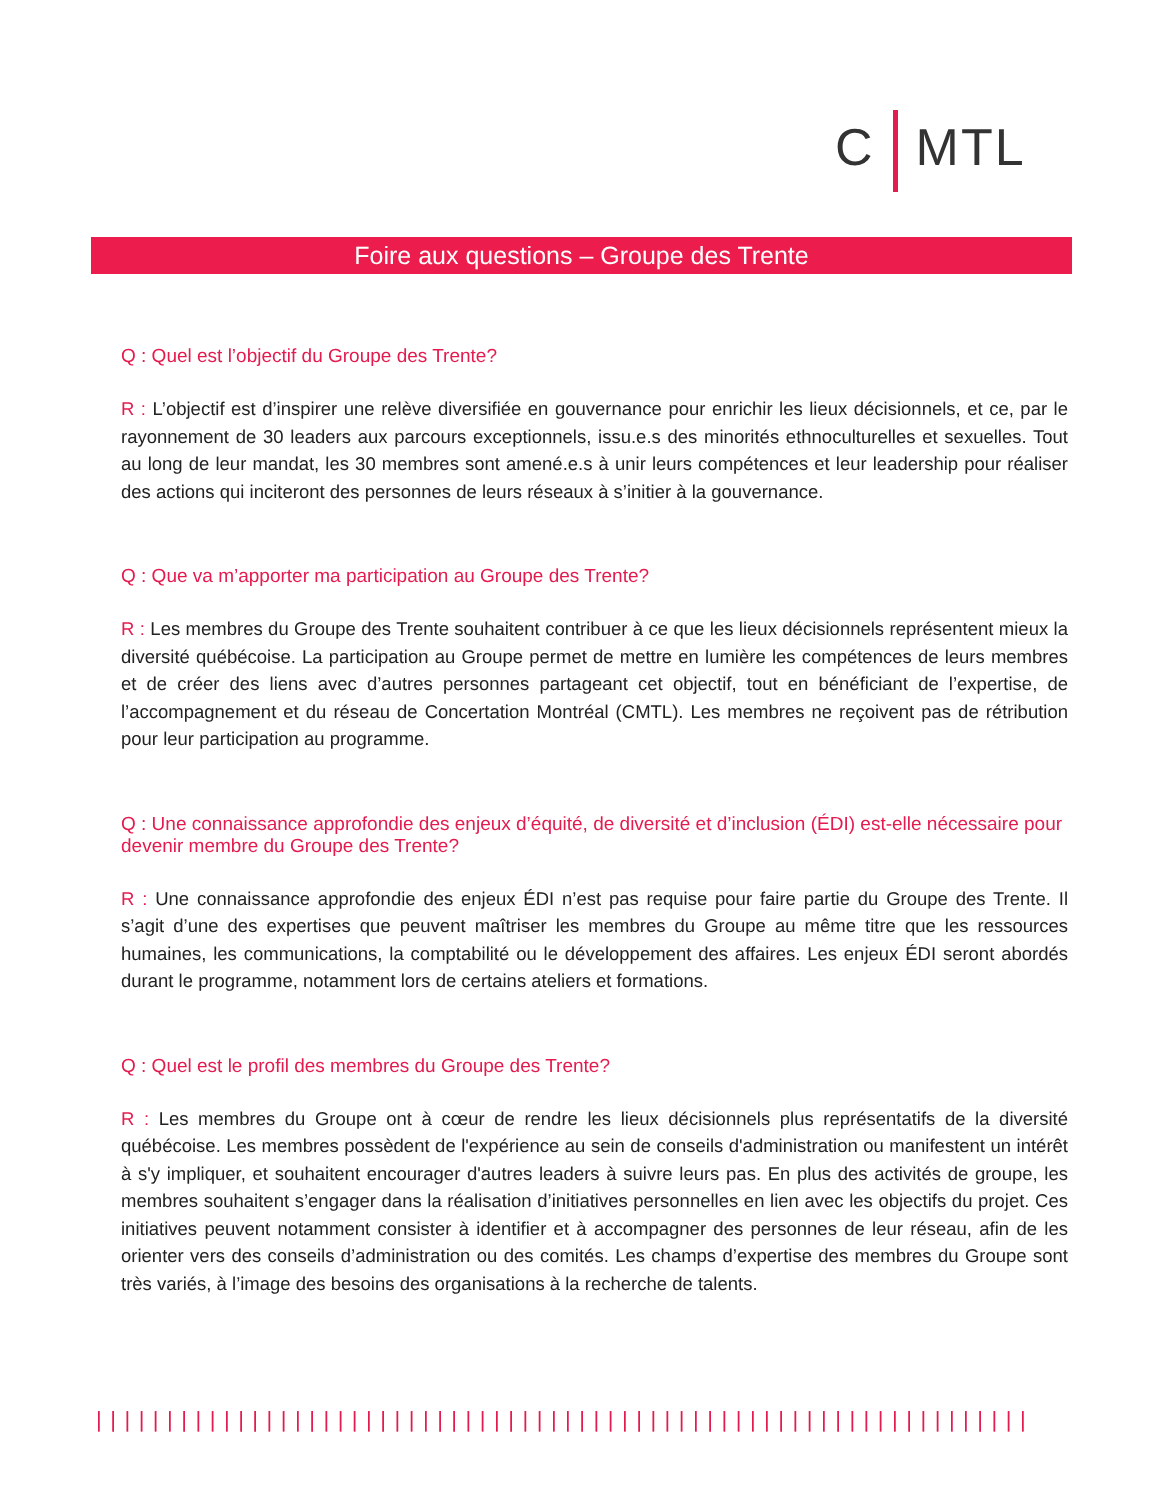C MTL
Foire aux questions – Groupe des Trente
Q : Quel est l’objectif du Groupe des Trente?
R : L’objectif est d’inspirer une relève diversifiée en gouvernance pour enrichir les lieux décisionnels, et ce, par le rayonnement de 30 leaders aux parcours exceptionnels, issu.e.s des minorités ethnoculturelles et sexuelles. Tout au long de leur mandat, les 30 membres sont amené.e.s à unir leurs compétences et leur leadership pour réaliser des actions qui inciteront des personnes de leurs réseaux à s’initier à la gouvernance.
Q : Que va m’apporter ma participation au Groupe des Trente?
R : Les membres du Groupe des Trente souhaitent contribuer à ce que les lieux décisionnels représentent mieux la diversité québécoise. La participation au Groupe permet de mettre en lumière les compétences de leurs membres et de créer des liens avec d’autres personnes partageant cet objectif, tout en bénéficiant de l’expertise, de l’accompagnement et du réseau de Concertation Montréal (CMTL). Les membres ne reçoivent pas de rétribution pour leur participation au programme.
Q : Une connaissance approfondie des enjeux d’équité, de diversité et d’inclusion (ÉDI) est-elle nécessaire pour devenir membre du Groupe des Trente?
R : Une connaissance approfondie des enjeux ÉDI n’est pas requise pour faire partie du Groupe des Trente. Il s’agit d’une des expertises que peuvent maîtriser les membres du Groupe au même titre que les ressources humaines, les communications, la comptabilité ou le développement des affaires. Les enjeux ÉDI seront abordés durant le programme, notamment lors de certains ateliers et formations.
Q : Quel est le profil des membres du Groupe des Trente?
R : Les membres du Groupe ont à cœur de rendre les lieux décisionnels plus représentatifs de la diversité québécoise. Les membres possèdent de l'expérience au sein de conseils d'administration ou manifestent un intérêt à s'y impliquer, et souhaitent encourager d'autres leaders à suivre leurs pas. En plus des activités de groupe, les membres souhaitent s’engager dans la réalisation d’initiatives personnelles en lien avec les objectifs du projet. Ces initiatives peuvent notamment consister à identifier et à accompagner des personnes de leur réseau, afin de les orienter vers des conseils d’administration ou des comités. Les champs d’expertise des membres du Groupe sont très variés, à l’image des besoins des organisations à la recherche de talents.
||||||||||||||||||||||||||||||||||||||||||||||||||||||||||||||||||